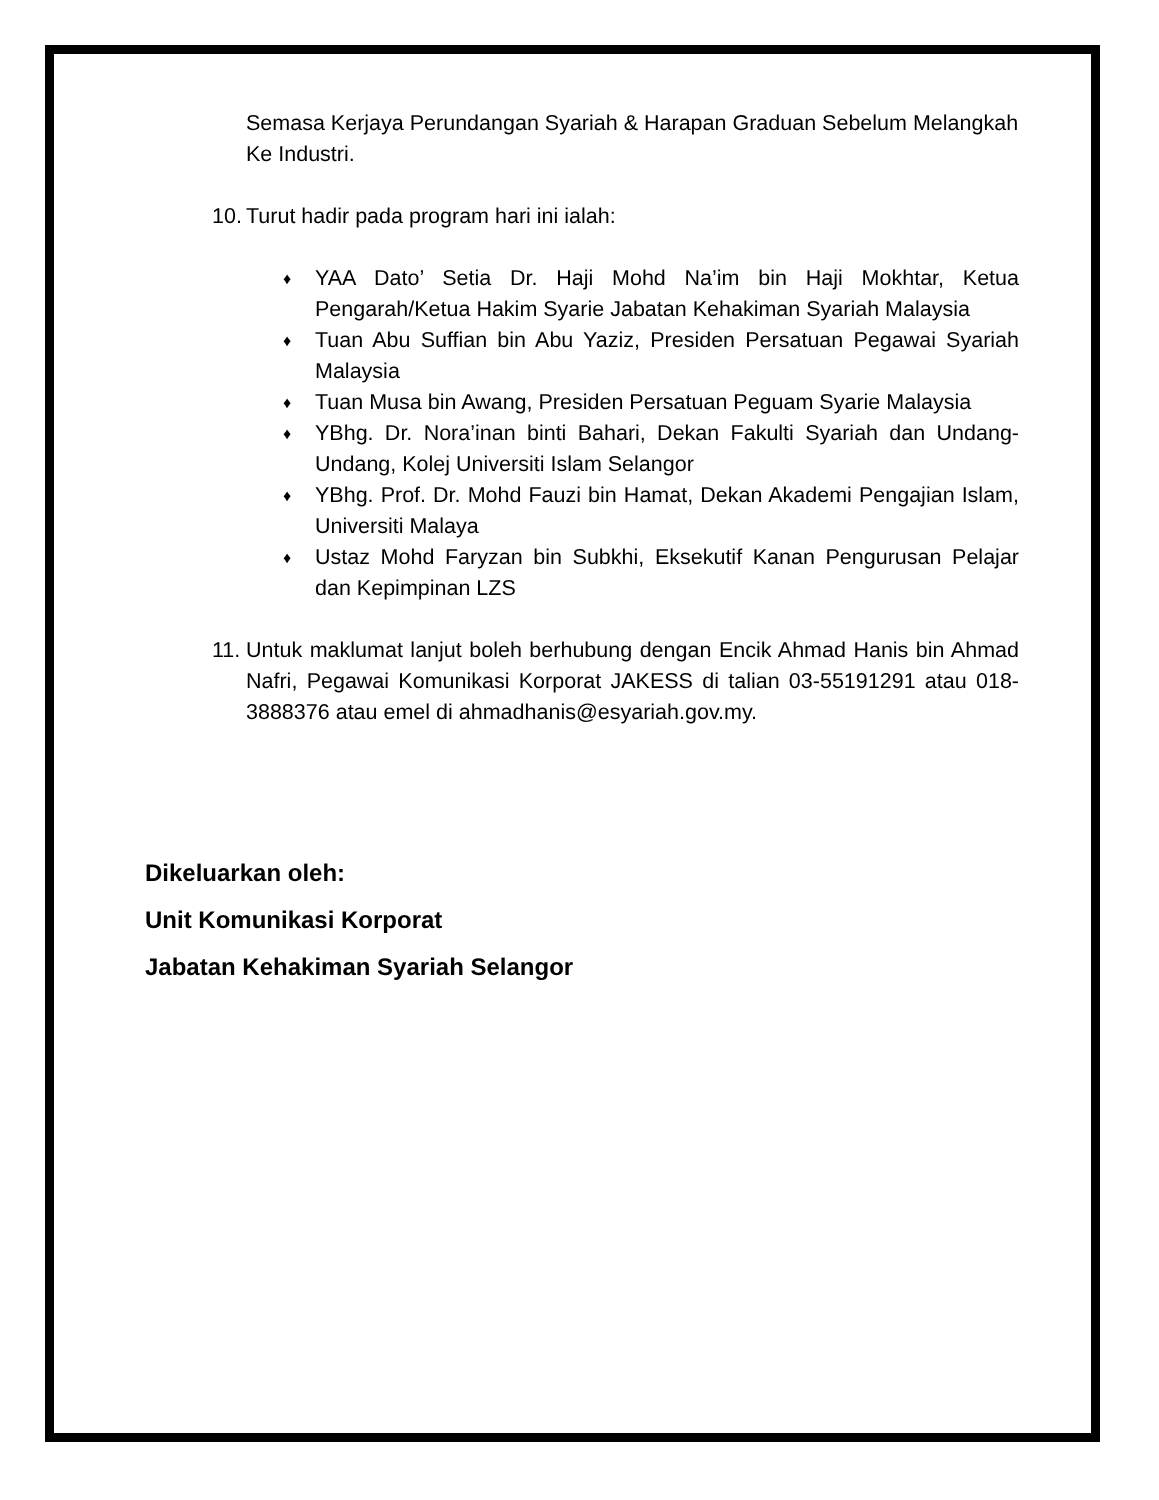Semasa Kerjaya Perundangan Syariah & Harapan Graduan Sebelum Melangkah Ke Industri.
10. Turut hadir pada program hari ini ialah:
♦ YAA Dato’ Setia Dr. Haji Mohd Na’im bin Haji Mokhtar, Ketua Pengarah/Ketua Hakim Syarie Jabatan Kehakiman Syariah Malaysia
♦ Tuan Abu Suffian bin Abu Yaziz, Presiden Persatuan Pegawai Syariah Malaysia
♦ Tuan Musa bin Awang, Presiden Persatuan Peguam Syarie Malaysia
♦ YBhg. Dr. Nora’inan binti Bahari, Dekan Fakulti Syariah dan Undang-Undang, Kolej Universiti Islam Selangor
♦ YBhg. Prof. Dr. Mohd Fauzi bin Hamat, Dekan Akademi Pengajian Islam, Universiti Malaya
♦ Ustaz Mohd Faryzan bin Subkhi, Eksekutif Kanan Pengurusan Pelajar dan Kepimpinan LZS
11. Untuk maklumat lanjut boleh berhubung dengan Encik Ahmad Hanis bin Ahmad Nafri, Pegawai Komunikasi Korporat JAKESS di talian 03-55191291 atau 018-3888376 atau emel di ahmadhanis@esyariah.gov.my.
Dikeluarkan oleh:
Unit Komunikasi Korporat
Jabatan Kehakiman Syariah Selangor